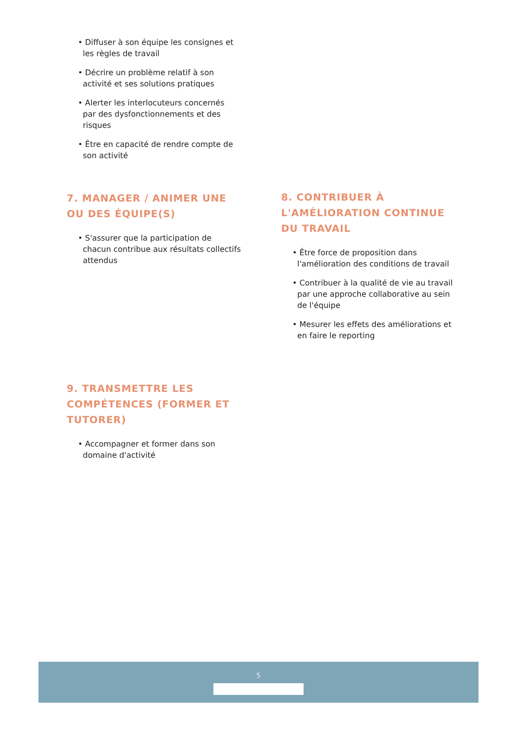• Diffuser à son équipe les consignes et les règles de travail
• Décrire un problème relatif à son activité et ses solutions pratiques
• Alerter les interlocuteurs concernés par des dysfonctionnements et des risques
• Être en capacité de rendre compte de son activité
7. MANAGER / ANIMER UNE OU DES ÉQUIPE(S)
• S'assurer que la participation de chacun contribue aux résultats collectifs attendus
8. CONTRIBUER À L'AMÉLIORATION CONTINUE DU TRAVAIL
• Être force de proposition dans l'amélioration des conditions de travail
• Contribuer à la qualité de vie au travail par une approche collaborative au sein de l'équipe
• Mesurer les effets des améliorations et en faire le reporting
9. TRANSMETTRE LES COMPÉTENCES (FORMER ET TUTORER)
• Accompagner et former dans son domaine d'activité
5